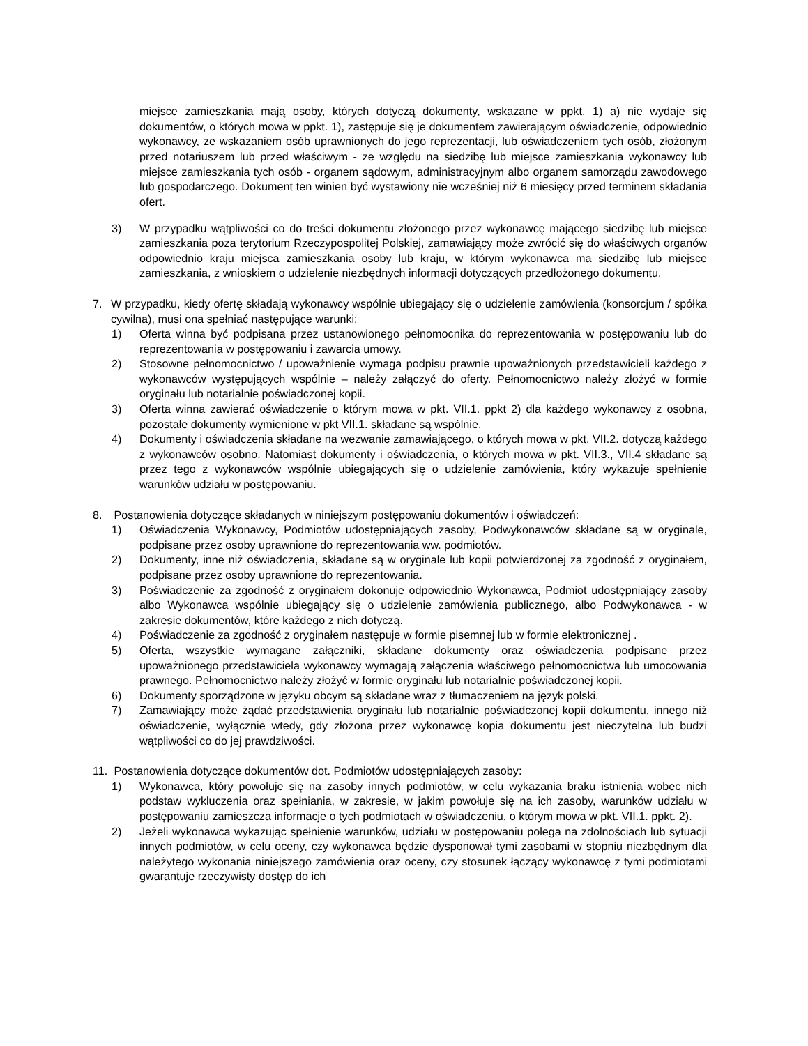miejsce zamieszkania mają osoby, których dotyczą dokumenty, wskazane w ppkt. 1) a) nie wydaje się dokumentów, o których mowa w ppkt. 1), zastępuje się je dokumentem zawierającym oświadczenie, odpowiednio wykonawcy, ze wskazaniem osób uprawnionych do jego reprezentacji, lub oświadczeniem tych osób, złożonym przed notariuszem lub przed właściwym - ze względu na siedzibę lub miejsce zamieszkania wykonawcy lub miejsce zamieszkania tych osób - organem sądowym, administracyjnym albo organem samorządu zawodowego lub gospodarczego. Dokument ten winien być wystawiony nie wcześniej niż 6 miesięcy przed terminem składania ofert.
3) W przypadku wątpliwości co do treści dokumentu złożonego przez wykonawcę mającego siedzibę lub miejsce zamieszkania poza terytorium Rzeczypospolitej Polskiej, zamawiający może zwrócić się do właściwych organów odpowiednio kraju miejsca zamieszkania osoby lub kraju, w którym wykonawca ma siedzibę lub miejsce zamieszkania, z wnioskiem o udzielenie niezbędnych informacji dotyczących przedłożonego dokumentu.
7. W przypadku, kiedy ofertę składają wykonawcy wspólnie ubiegający się o udzielenie zamówienia (konsorcjum / spółka cywilna), musi ona spełniać następujące warunki:
1) Oferta winna być podpisana przez ustanowionego pełnomocnika do reprezentowania w postępowaniu lub do reprezentowania w postępowaniu i zawarcia umowy.
2) Stosowne pełnomocnictwo / upoważnienie wymaga podpisu prawnie upoważnionych przedstawicieli każdego z wykonawców występujących wspólnie – należy załączyć do oferty. Pełnomocnictwo należy złożyć w formie oryginału lub notarialnie poświadczonej kopii.
3) Oferta winna zawierać oświadczenie o którym mowa w pkt. VII.1. ppkt 2) dla każdego wykonawcy z osobna, pozostałe dokumenty wymienione w pkt VII.1. składane są wspólnie.
4) Dokumenty i oświadczenia składane na wezwanie zamawiającego, o których mowa w pkt. VII.2. dotyczą każdego z wykonawców osobno. Natomiast dokumenty i oświadczenia, o których mowa w pkt. VII.3., VII.4 składane są przez tego z wykonawców wspólnie ubiegających się o udzielenie zamówienia, który wykazuje spełnienie warunków udziału w postępowaniu.
8. Postanowienia dotyczące składanych w niniejszym postępowaniu dokumentów i oświadczeń:
1) Oświadczenia Wykonawcy, Podmiotów udostępniających zasoby, Podwykonawców składane są w oryginale, podpisane przez osoby uprawnione do reprezentowania ww. podmiotów.
2) Dokumenty, inne niż oświadczenia, składane są w oryginale lub kopii potwierdzonej za zgodność z oryginałem, podpisane przez osoby uprawnione do reprezentowania.
3) Poświadczenie za zgodność z oryginałem dokonuje odpowiednio Wykonawca, Podmiot udostępniający zasoby albo Wykonawca wspólnie ubiegający się o udzielenie zamówienia publicznego, albo Podwykonawca - w zakresie dokumentów, które każdego z nich dotyczą.
4) Poświadczenie za zgodność z oryginałem następuje w formie pisemnej lub w formie elektronicznej .
5) Oferta, wszystkie wymagane załączniki, składane dokumenty oraz oświadczenia podpisane przez upoważnionego przedstawiciela wykonawcy wymagają załączenia właściwego pełnomocnictwa lub umocowania prawnego. Pełnomocnictwo należy złożyć w formie oryginału lub notarialnie poświadczonej kopii.
6) Dokumenty sporządzone w języku obcym są składane wraz z tłumaczeniem na język polski.
7) Zamawiający może żądać przedstawienia oryginału lub notarialnie poświadczonej kopii dokumentu, innego niż oświadczenie, wyłącznie wtedy, gdy złożona przez wykonawcę kopia dokumentu jest nieczytelna lub budzi wątpliwości co do jej prawdziwości.
11.
Postanowienia dotyczące dokumentów dot. Podmiotów udostępniających zasoby:
1) Wykonawca, który powołuje się na zasoby innych podmiotów, w celu wykazania braku istnienia wobec nich podstaw wykluczenia oraz spełniania, w zakresie, w jakim powołuje się na ich zasoby, warunków udziału w postępowaniu zamieszcza informacje o tych podmiotach w oświadczeniu, o którym mowa w pkt. VII.1. ppkt. 2).
2) Jeżeli wykonawca wykazując spełnienie warunków, udziału w postępowaniu polega na zdolnościach lub sytuacji innych podmiotów, w celu oceny, czy wykonawca będzie dysponował tymi zasobami w stopniu niezbędnym dla należytego wykonania niniejszego zamówienia oraz oceny, czy stosunek łączący wykonawcę z tymi podmiotami gwarantuje rzeczywisty dostęp do ich